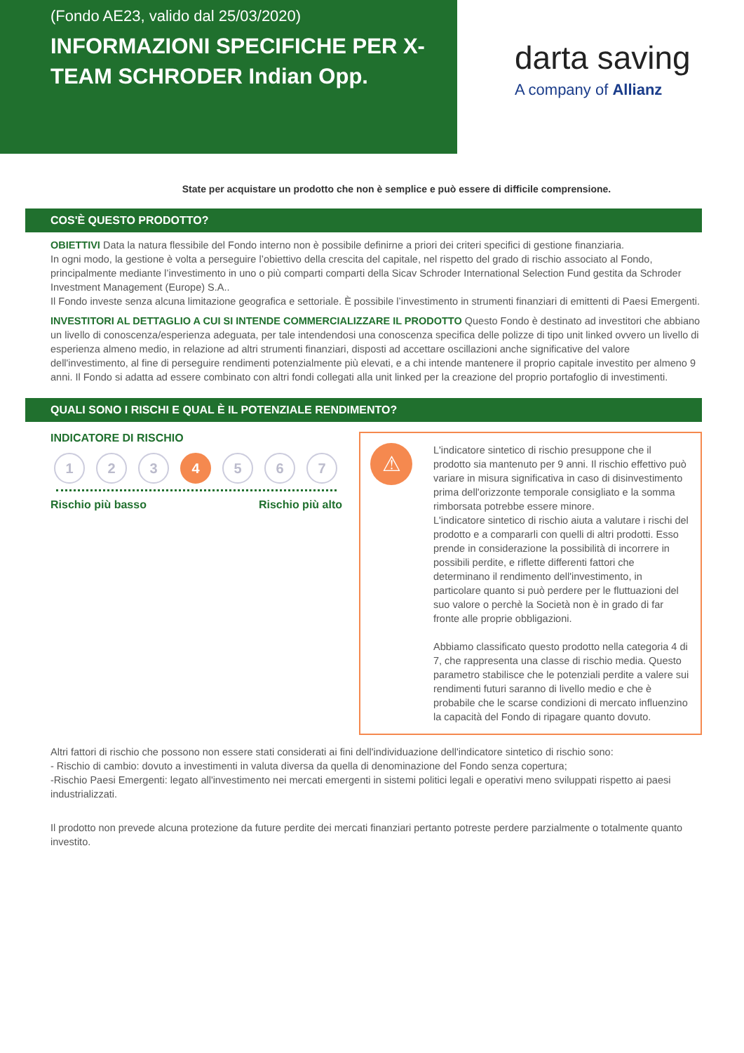(Fondo AE23, valido dal 25/03/2020)
INFORMAZIONI SPECIFICHE PER X-TEAM SCHRODER Indian Opp.
darta saving
A company of Allianz
State per acquistare un prodotto che non è semplice e può essere di difficile comprensione.
COS'È QUESTO PRODOTTO?
OBIETTIVI Data la natura flessibile del Fondo interno non è possibile definirne a priori dei criteri specifici di gestione finanziaria.
In ogni modo, la gestione è volta a perseguire l’obiettivo della crescita del capitale, nel rispetto del grado di rischio associato al Fondo, principalmente mediante l’investimento in uno o più comparti comparti della Sicav Schroder International Selection Fund gestita da Schroder Investment Management (Europe) S.A..
Il Fondo investe senza alcuna limitazione geografica e settoriale. È possibile l’investimento in strumenti finanziari di emittenti di Paesi Emergenti.
INVESTITORI AL DETTAGLIO A CUI SI INTENDE COMMERCIALIZZARE IL PRODOTTO Questo Fondo è destinato ad investitori che abbiano un livello di conoscenza/esperienza adeguata, per tale intendendosi una conoscenza specifica delle polizze di tipo unit linked ovvero un livello di esperienza almeno medio, in relazione ad altri strumenti finanziari, disposti ad accettare oscillazioni anche significative del valore dell'investimento, al fine di perseguire rendimenti potenzialmente più elevati, e a chi intende mantenere il proprio capitale investito per almeno 9 anni. Il Fondo si adatta ad essere combinato con altri fondi collegati alla unit linked per la creazione del proprio portafoglio di investimenti.
QUALI SONO I RISCHI E QUAL È IL POTENZIALE RENDIMENTO?
INDICATORE DI RISCHIO
1 2 3 4 5 6 7
Rischio più basso Rischio più alto
⚠
L'indicatore sintetico di rischio presuppone che il prodotto sia mantenuto per 9 anni. Il rischio effettivo può variare in misura significativa in caso di disinvestimento prima dell'orizzonte temporale consigliato e la somma rimborsata potrebbe essere minore.
L'indicatore sintetico di rischio aiuta a valutare i rischi del prodotto e a compararli con quelli di altri prodotti. Esso prende in considerazione la possibilità di incorrere in possibili perdite, e riflette differenti fattori che determinano il rendimento dell'investimento, in particolare quanto si può perdere per le fluttuazioni del suo valore o perchè la Società non è in grado di far fronte alle proprie obbligazioni.
Abbiamo classificato questo prodotto nella categoria 4 di 7, che rappresenta una classe di rischio media. Questo parametro stabilisce che le potenziali perdite a valere sui rendimenti futuri saranno di livello medio e che è probabile che le scarse condizioni di mercato influenzino la capacità del Fondo di ripagare quanto dovuto.
Altri fattori di rischio che possono non essere stati considerati ai fini dell'individuazione dell'indicatore sintetico di rischio sono:
- Rischio di cambio: dovuto a investimenti in valuta diversa da quella di denominazione del Fondo senza copertura;
-Rischio Paesi Emergenti: legato all'investimento nei mercati emergenti in sistemi politici legali e operativi meno sviluppati rispetto ai paesi industrializzati.
Il prodotto non prevede alcuna protezione da future perdite dei mercati finanziari pertanto potreste perdere parzialmente o totalmente quanto investito.